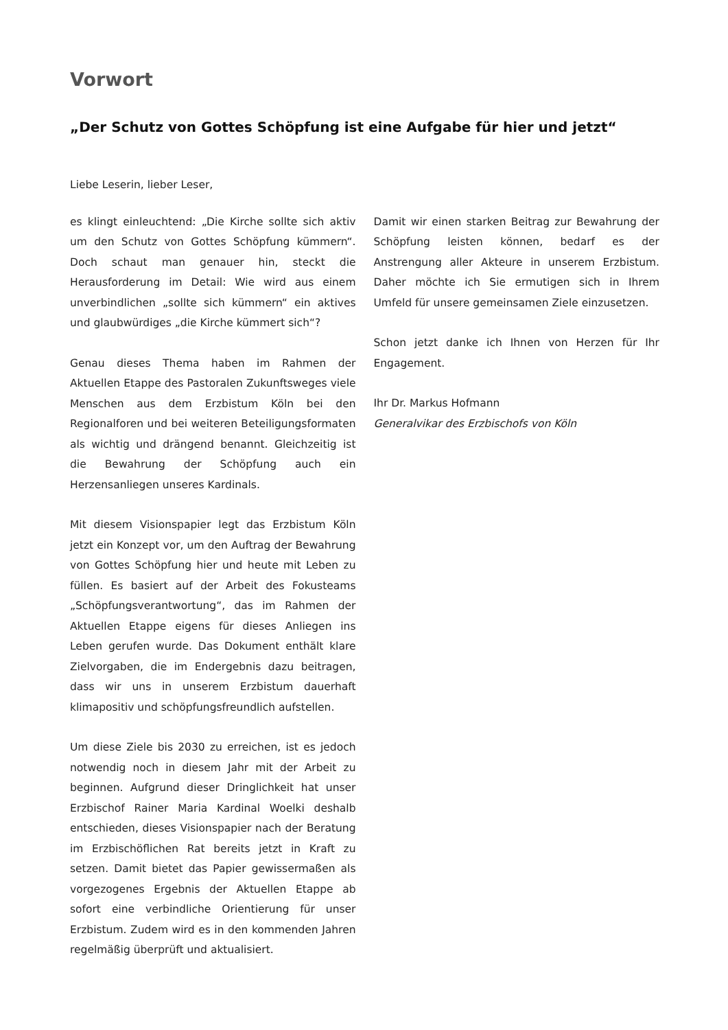Vorwort
„Der Schutz von Gottes Schöpfung ist eine Aufgabe für hier und jetzt“
Liebe Leserin, lieber Leser,
es klingt einleuchtend: „Die Kirche sollte sich aktiv um den Schutz von Gottes Schöpfung kümmern“. Doch schaut man genauer hin, steckt die Herausforderung im Detail: Wie wird aus einem unverbindlichen „sollte sich kümmern“ ein aktives und glaubwürdiges „die Kirche kümmert sich“?
Genau dieses Thema haben im Rahmen der Aktuellen Etappe des Pastoralen Zukunftsweges viele Menschen aus dem Erzbistum Köln bei den Regionalforen und bei weiteren Beteiligungsformaten als wichtig und drängend benannt. Gleichzeitig ist die Bewahrung der Schöpfung auch ein Herzensanliegen unseres Kardinals.
Mit diesem Visionspapier legt das Erzbistum Köln jetzt ein Konzept vor, um den Auftrag der Bewahrung von Gottes Schöpfung hier und heute mit Leben zu füllen. Es basiert auf der Arbeit des Fokusteams „Schöpfungsverantwortung“, das im Rahmen der Aktuellen Etappe eigens für dieses Anliegen ins Leben gerufen wurde. Das Dokument enthält klare Zielvorgaben, die im Endergebnis dazu beitragen, dass wir uns in unserem Erzbistum dauerhaft klimapositiv und schöpfungsfreundlich aufstellen.
Um diese Ziele bis 2030 zu erreichen, ist es jedoch notwendig noch in diesem Jahr mit der Arbeit zu beginnen. Aufgrund dieser Dringlichkeit hat unser Erzbischof Rainer Maria Kardinal Woelki deshalb entschieden, dieses Visionspapier nach der Beratung im Erzbischöflichen Rat bereits jetzt in Kraft zu setzen. Damit bietet das Papier gewissermaßen als vorgezogenes Ergebnis der Aktuellen Etappe ab sofort eine verbindliche Orientierung für unser Erzbistum. Zudem wird es in den kommenden Jahren regelmäßig überprüft und aktualisiert.
Damit wir einen starken Beitrag zur Bewahrung der Schöpfung leisten können, bedarf es der Anstrengung aller Akteure in unserem Erzbistum. Daher möchte ich Sie ermutigen sich in Ihrem Umfeld für unsere gemeinsamen Ziele einzusetzen.
Schon jetzt danke ich Ihnen von Herzen für Ihr Engagement.
Ihr Dr. Markus Hofmann
Generalvikar des Erzbischofs von Köln